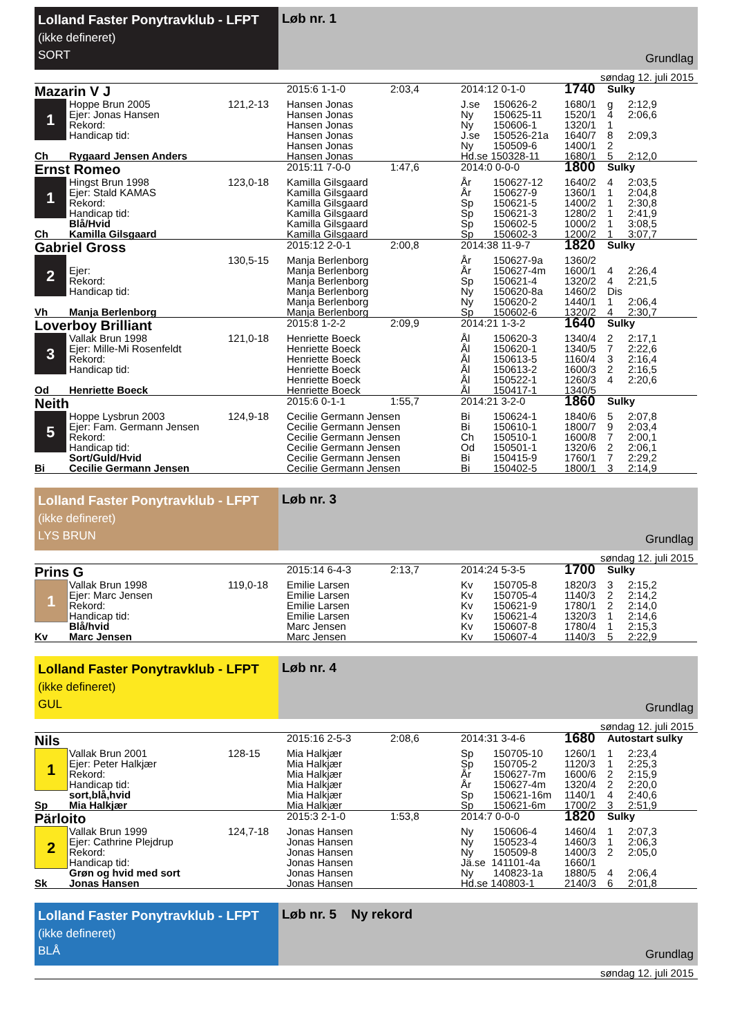Lolland Faster Ponytravklub - LFPT
(ikke defineret)
SORT
Løb nr. 1
Grundlag
søndag 12. juli 2015
| Mazarin V J | | | 2015:6 1-1-0 | 2:03,4 | 2014:12 0-1-0 | | 1740 | Sulky | |
| 1 | Hoppe Brun 2005 | 121,2-13 | Hansen Jonas | | J.se | 150626-2 | 1680/1 | g | 2:12,9 |
| | Ejer: Jonas Hansen | | Hansen Jonas | | Ny | 150625-11 | 1520/1 | 4 | 2:06,6 |
| | Rekord: | | Hansen Jonas | | Ny | 150606-1 | 1320/1 | 1 | |
| | Handicap tid: | | Hansen Jonas | | J.se | 150526-21a | 1640/7 | 8 | 2:09,3 |
| | | | Hansen Jonas | | Ny | 150509-6 | 1400/1 | 2 | |
| Ch | Rygaard Jensen Anders | | Hansen Jonas | | Hd.se 150328-11 | | 1680/1 | 5 | 2:12,0 |
| Ernst Romeo | | | 2015:11 7-0-0 | 1:47,6 | 2014:0 0-0-0 | | 1800 | Sulky | |
| 1 | Hingst Brun 1998 | 123,0-18 | Kamilla Gilsgaard | | År | 150627-12 | 1640/2 | 4 | 2:03,5 |
| | Ejer: Stald KAMAS | | Kamilla Gilsgaard | | År | 150627-9 | 1360/1 | 1 | 2:04,8 |
| | Rekord: | | Kamilla Gilsgaard | | Sp | 150621-5 | 1400/2 | 1 | 2:30,8 |
| | Handicap tid: | | Kamilla Gilsgaard | | Sp | 150621-3 | 1280/2 | 1 | 2:41,9 |
| | Blå/Hvid | | Kamilla Gilsgaard | | Sp | 150602-5 | 1000/2 | 1 | 3:08,5 |
| Ch | Kamilla Gilsgaard | | Kamilla Gilsgaard | | Sp | 150602-3 | 1200/2 | 1 | 3:07,7 |
| Gabriel Gross | | | 2015:12 2-0-1 | 2:00,8 | 2014:38 11-9-7 | | 1820 | Sulky | |
| 2 | | 130,5-15 | Manja Berlenborg | | År | 150627-9a | 1360/2 | | |
| | Ejer: | | Manja Berlenborg | | År | 150627-4m | 1600/1 | 4 | 2:26,4 |
| | Rekord: | | Manja Berlenborg | | Sp | 150621-4 | 1320/2 | 4 | 2:21,5 |
| | Handicap tid: | | Manja Berlenborg | | Ny | 150620-8a | 1460/2 | Dis | |
| | | | Manja Berlenborg | | Ny | 150620-2 | 1440/1 | 1 | 2:06,4 |
| Vh | Manja Berlenborg | | Manja Berlenborg | | Sp | 150602-6 | 1320/2 | 4 | 2:30,7 |
| Loverboy Brilliant | | | 2015:8 1-2-2 | 2:09,9 | 2014:21 1-3-2 | | 1640 | Sulky | |
| 3 | Vallak Brun 1998 | 121,0-18 | Henriette Boeck | | Ål | 150620-3 | 1340/4 | 2 | 2:17,1 |
| | Ejer: Mille-Mi Rosenfeldt | | Henriette Boeck | | Ål | 150620-1 | 1340/5 | 7 | 2:22,6 |
| | Rekord: | | Henriette Boeck | | Ål | 150613-5 | 1160/4 | 3 | 2:16,4 |
| | Handicap tid: | | Henriette Boeck | | Ål | 150613-2 | 1600/3 | 2 | 2:16,5 |
| | | | Henriette Boeck | | Ål | 150522-1 | 1260/3 | 4 | 2:20,6 |
| Od | Henriette Boeck | | Henriette Boeck | | Ål | 150417-1 | 1340/5 | | |
| Neith | | | 2015:6 0-1-1 | 1:55,7 | 2014:21 3-2-0 | | 1860 | Sulky | |
| 5 | Hoppe Lysbrun 2003 | 124,9-18 | Cecilie Germann Jensen | | Bi | 150624-1 | 1840/6 | 5 | 2:07,8 |
| | Ejer: Fam. Germann Jensen | | Cecilie Germann Jensen | | Bi | 150610-1 | 1800/7 | 9 | 2:03,4 |
| | Rekord: | | Cecilie Germann Jensen | | Ch | 150510-1 | 1600/8 | 7 | 2:00,1 |
| | Handicap tid: | | Cecilie Germann Jensen | | Od | 150501-1 | 1320/6 | 2 | 2:06,1 |
| | Sort/Guld/Hvid | | Cecilie Germann Jensen | | Bi | 150415-9 | 1760/1 | 7 | 2:29,2 |
| Bi | Cecilie Germann Jensen | | Cecilie Germann Jensen | | Bi | 150402-5 | 1800/1 | 3 | 2:14,9 |
Lolland Faster Ponytravklub - LFPT
(ikke defineret)
LYS BRUN
Løb nr. 3
Grundlag
søndag 12. juli 2015
| Prins G | | | 2015:14 6-4-3 | 2:13,7 | 2014:24 5-3-5 | | 1700 | Sulky | |
| 1 | Vallak Brun 1998 | 119,0-18 | Emilie Larsen | | Kv | 150705-8 | 1820/3 | 3 | 2:15,2 |
| | Ejer: Marc Jensen | | Emilie Larsen | | Kv | 150705-4 | 1140/3 | 2 | 2:14,2 |
| | Rekord: | | Emilie Larsen | | Kv | 150621-9 | 1780/1 | 2 | 2:14,0 |
| | Handicap tid: | | Emilie Larsen | | Kv | 150621-4 | 1320/3 | 1 | 2:14,6 |
| | Blå/hvid | | Marc Jensen | | Kv | 150607-8 | 1780/4 | 1 | 2:15,3 |
| Kv | Marc Jensen | | Marc Jensen | | Kv | 150607-4 | 1140/3 | 5 | 2:22,9 |
Lolland Faster Ponytravklub - LFPT
(ikke defineret)
GUL
Løb nr. 4
Grundlag
søndag 12. juli 2015
| Nils | | | 2015:16 2-5-3 | 2:08,6 | 2014:31 3-4-6 | | 1680 | Autostart sulky | |
| 1 | Vallak Brun 2001 | 128-15 | Mia Halkjær | | Sp | 150705-10 | 1260/1 | 1 | 2:23,4 |
| | Ejer: Peter Halkjær | | Mia Halkjær | | Sp | 150705-2 | 1120/3 | 1 | 2:25,3 |
| | Rekord: | | Mia Halkjær | | År | 150627-7m | 1600/6 | 2 | 2:15,9 |
| | Handicap tid: | | Mia Halkjær | | År | 150627-4m | 1320/4 | 2 | 2:20,0 |
| | sort,blå,hvid | | Mia Halkjær | | Sp | 150621-16m | 1140/1 | 4 | 2:40,6 |
| Sp | Mia Halkjær | | Mia Halkjær | | Sp | 150621-6m | 1700/2 | 3 | 2:51,9 |
| Pärloito | | | 2015:3 2-1-0 | 1:53,8 | 2014:7 0-0-0 | | 1820 | Sulky | |
| 2 | Vallak Brun 1999 | 124,7-18 | Jonas Hansen | | Ny | 150606-4 | 1460/4 | 1 | 2:07,3 |
| | Ejer: Cathrine Plejdrup | | Jonas Hansen | | Ny | 150523-4 | 1460/3 | 1 | 2:06,3 |
| | Rekord: | | Jonas Hansen | | Ny | 150509-8 | 1400/3 | 2 | 2:05,0 |
| | Handicap tid: | | Jonas Hansen | | Jä.se 141101-4a | | 1660/1 | | |
| | Grøn og hvid med sort | | Jonas Hansen | | Ny | 140823-1a | 1880/5 | 4 | 2:06,4 |
| Sk | Jonas Hansen | | Jonas Hansen | | Hd.se 140803-1 | | 2140/3 | 6 | 2:01,8 |
Lolland Faster Ponytravklub - LFPT
(ikke defineret)
BLÅ
Løb nr. 5 Ny rekord
Grundlag
søndag 12. juli 2015